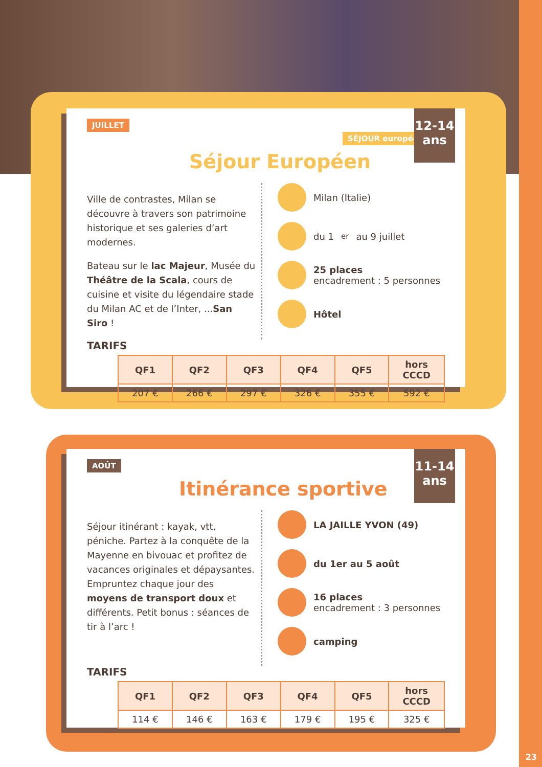JUILLET SÉJOUR européen !
12-14 ans
Séjour Européen
Ville de contrastes, Milan se découvre à travers son patrimoine historique et ses galeries d’art modernes.
Bateau sur le lac Majeur, Musée du Théâtre de la Scala, cours de cuisine et visite du légendaire stade du Milan AC et de l’Inter, ...San Siro !
Milan (Italie)
du 1<sup>er</sup> au 9 juillet
25 places
encadrement : 5 personnes
Hôtel
TARIFS
| QF1 | QF2 | QF3 | QF4 | QF5 | hors CCCD |
| --- | --- | --- | --- | --- | --- |
| 207 € | 266 € | 297 € | 326 € | 355 € | 592 € |
AOÛT
11-14 ans
Itinérance sportive
Séjour itinérant : kayak, vtt, péniche. Partez à la conquête de la Mayenne en bivouac et profitez de vacances originales et dépaysantes. Empruntez chaque jour des moyens de transport doux et différents. Petit bonus : séances de tir à l’arc !
LA JAILLE YVON (49)
du 1er au 5 août
16 places
encadrement : 3 personnes
camping
TARIFS
| QF1 | QF2 | QF3 | QF4 | QF5 | hors CCCD |
| --- | --- | --- | --- | --- | --- |
| 114 € | 146 € | 163 € | 179 € | 195 € | 325 € |
23